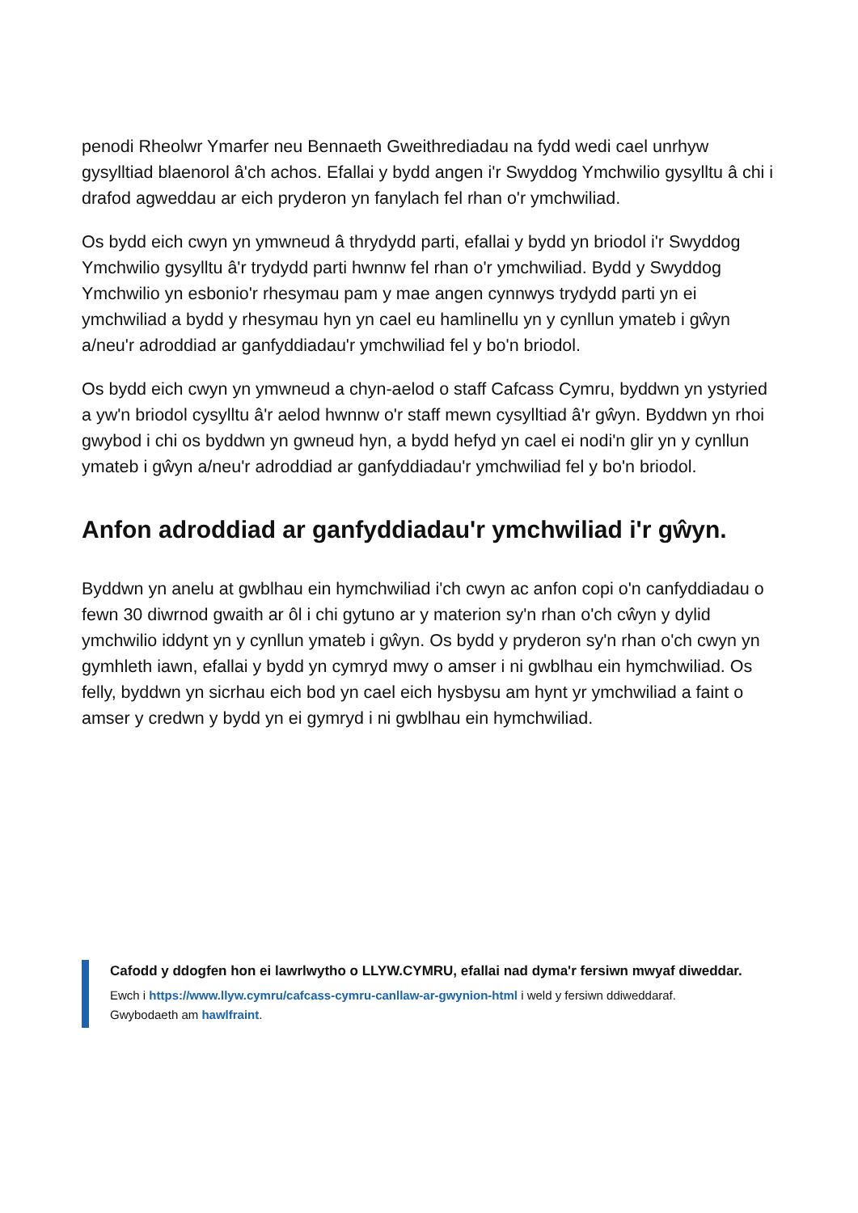penodi Rheolwr Ymarfer neu Bennaeth Gweithrediadau na fydd wedi cael unrhyw gysylltiad blaenorol â'ch achos. Efallai y bydd angen i'r Swyddog Ymchwilio gysylltu â chi i drafod agweddau ar eich pryderon yn fanylach fel rhan o'r ymchwiliad.
Os bydd eich cwyn yn ymwneud â thrydydd parti, efallai y bydd yn briodol i'r Swyddog Ymchwilio gysylltu â'r trydydd parti hwnnw fel rhan o'r ymchwiliad. Bydd y Swyddog Ymchwilio yn esbonio'r rhesymau pam y mae angen cynnwys trydydd parti yn ei ymchwiliad a bydd y rhesymau hyn yn cael eu hamlinellu yn y cynllun ymateb i gŵyn a/neu'r adroddiad ar ganfyddiadau'r ymchwiliad fel y bo'n briodol.
Os bydd eich cwyn yn ymwneud a chyn-aelod o staff Cafcass Cymru, byddwn yn ystyried a yw'n briodol cysylltu â'r aelod hwnnw o'r staff mewn cysylltiad â'r gŵyn. Byddwn yn rhoi gwybod i chi os byddwn yn gwneud hyn, a bydd hefyd yn cael ei nodi'n glir yn y cynllun ymateb i gŵyn a/neu'r adroddiad ar ganfyddiadau'r ymchwiliad fel y bo'n briodol.
Anfon adroddiad ar ganfyddiadau'r ymchwiliad i'r gŵyn.
Byddwn yn anelu at gwblhau ein hymchwiliad i'ch cwyn ac anfon copi o'n canfyddiadau o fewn 30 diwrnod gwaith ar ôl i chi gytuno ar y materion sy'n rhan o'ch cŵyn y dylid ymchwilio iddynt yn y cynllun ymateb i gŵyn. Os bydd y pryderon sy'n rhan o'ch cwyn yn gymhleth iawn, efallai y bydd yn cymryd mwy o amser i ni gwblhau ein hymchwiliad. Os felly, byddwn yn sicrhau eich bod yn cael eich hysbysu am hynt yr ymchwiliad a faint o amser y credwn y bydd yn ei gymryd i ni gwblhau ein hymchwiliad.
Cafodd y ddogfen hon ei lawrlwytho o LLYW.CYMRU, efallai nad dyma'r fersiwn mwyaf diweddar.
Ewch i https://www.llyw.cymru/cafcass-cymru-canllaw-ar-gwynion-html i weld y fersiwn ddiweddaraf.
Gwybodaeth am hawlfraint.